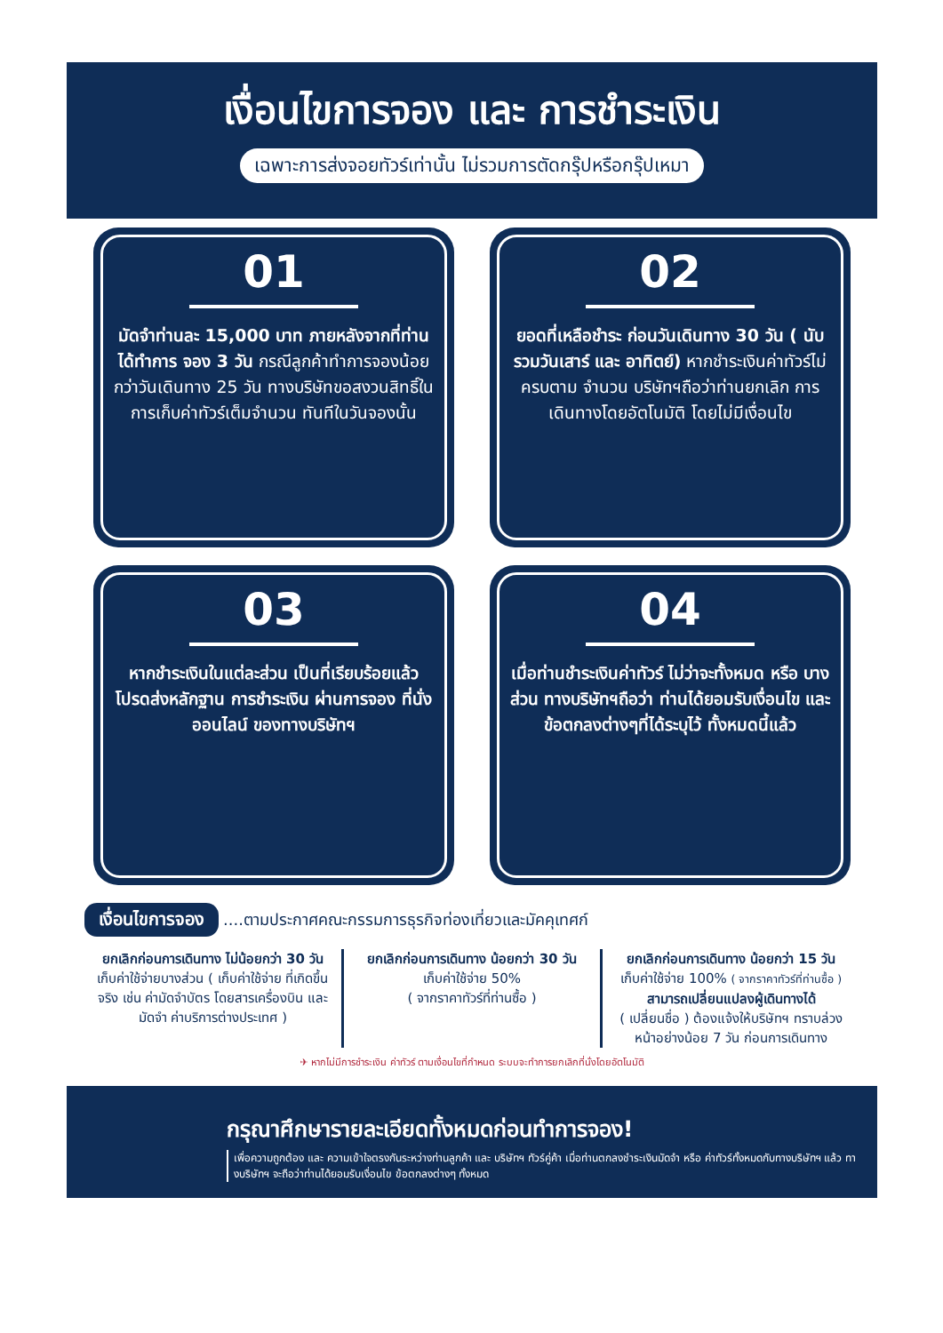เงื่อนไขการจอง และ การชำระเงิน
เฉพาะการส่งจอยทัวร์เท่านั้น ไม่รวมการตัดกรุ๊ปหรือกรุ๊ปเหมา
01
มัดจำท่านละ 15,000 บาท ภายหลังจากที่ท่านได้ทำการ จอง 3 วัน กรณีลูกค้าทำการจองน้อยกว่าวันเดินทาง 25 วัน ทางบริษัทขอสงวนสิทธิ์ใน การเก็บค่าทัวร์เต็มจำนวน ทันทีในวันจองนั้น
02
ยอดที่เหลือชำระ ก่อนวันเดินทาง 30 วัน ( นับรวมวันเสาร์ และ อาทิตย์) หากชำระเงินค่าทัวร์ไม่ครบตาม จำนวน บริษัทฯถือว่าท่านยกเลิก การเดินทางโดยอัตโนมัติ โดยไม่มีเงื่อนไข
03
หากชำระเงินในแต่ละส่วน เป็นที่เรียบร้อยแล้ว โปรดส่งหลักฐาน การชำระเงิน ผ่านการจอง ที่นั่ง ออนไลน์ ของทางบริษัทฯ
04
เมื่อท่านชำระเงินค่าทัวร์ ไม่ว่าจะทั้งหมด หรือ บางส่วน ทางบริษัทฯถือว่า ท่านได้ยอมรับเงื่อนไข และข้อตกลงต่างๆที่ได้ระบุไว้ ทั้งหมดนี้แล้ว
เงื่อนไขการจอง ....ตามประกาศคณะกรรมการธุรกิจท่องเที่ยวและมัคคุเทศก์
ยกเลิกก่อนการเดินทาง ไม่น้อยกว่า 30 วัน
เก็บค่าใช้จ่ายบางส่วน ( เก็บค่าใช้จ่าย ที่เกิดขึ้นจริง เช่น ค่ามัดจำบัตร โดยสารเครื่องบิน และมัดจำ ค่าบริการต่างประเทศ )
ยกเลิกก่อนการเดินทาง น้อยกว่า 30 วัน
เก็บค่าใช้จ่าย 50%
( จากราคาทัวร์ที่ท่านซื้อ )
ยกเลิกก่อนการเดินทาง น้อยกว่า 15 วัน
เก็บค่าใช้จ่าย 100% ( จากราคาทัวร์ที่ท่านซื้อ )
สามารถเปลี่ยนแปลงผู้เดินทางได้
( เปลี่ยนชื่อ ) ต้องแจ้งให้บริษัทฯ ทราบล่วงหน้าอย่างน้อย 7 วัน ก่อนการเดินทาง
✈ หากไม่มีการชำระเงิน ค่าทัวร์ ตามเงื่อนไขที่กำหนด ระบบจะทำการยกเลิกที่นั่งโดยอัตโนมัติ
กรุณาศึกษารายละเอียดทั้งหมดก่อนทำการจอง!
เพื่อความถูกต้อง และ ความเข้าใจตรงกันระหว่างท่านลูกค้า และ บริษัทฯ ทัวร์คู่ค้า เมื่อท่านตกลงชำระเงินมัดจำ หรือ ค่าทัวร์ทั้งหมดกับทางบริษัทฯ แล้ว ทางบริษัทฯ จะถือว่าท่านได้ยอมรับเงื่อนไข ข้อตกลงต่างๆ ทั้งหมด